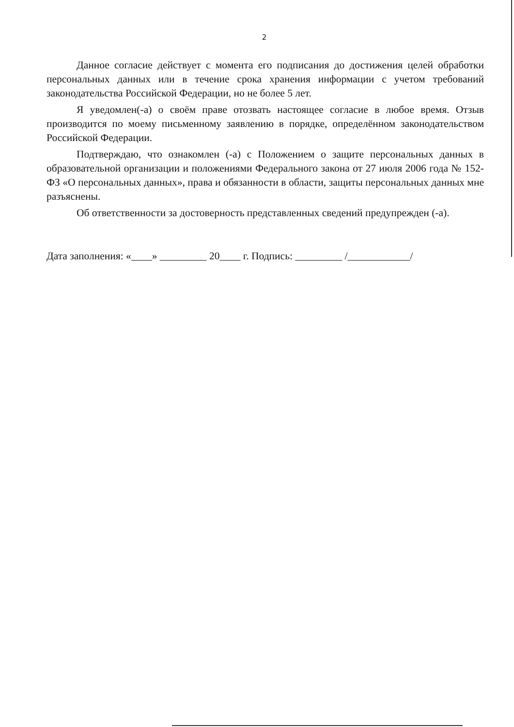2
Данное согласие действует с момента его подписания до достижения целей обработки персональных данных или в течение срока хранения информации с учетом требований законодательства Российской Федерации, но не более 5 лет.
Я уведомлен(-а) о своём праве отозвать настоящее согласие в любое время. Отзыв производится по моему письменному заявлению в порядке, определённом законодательством Российской Федерации.
Подтверждаю, что ознакомлен (-а) с Положением о защите персональных данных в образовательной организации и положениями Федерального закона от 27 июля 2006 года № 152-ФЗ «О персональных данных», права и обязанности в области, защиты персональных данных мне разъяснены.
Об ответственности за достоверность представленных сведений предупрежден (-а).
Дата заполнения: «____» _________ 20____ г. Подпись: _________ /____________/